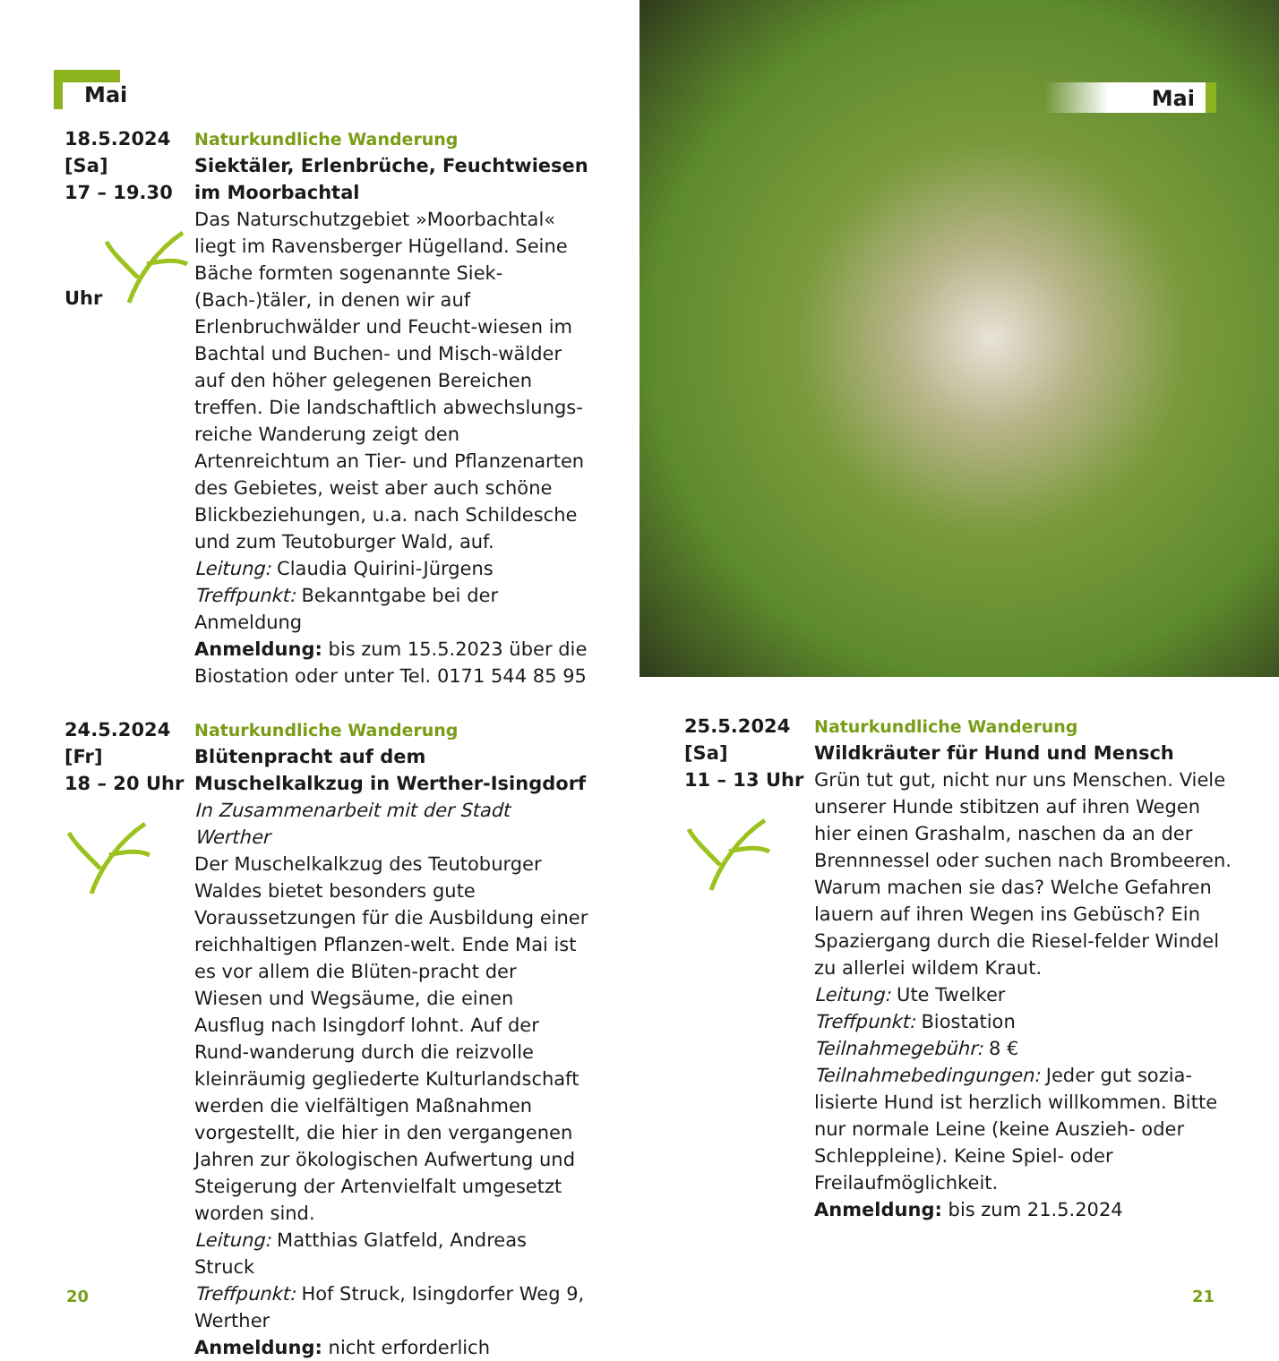Mai
18.5.2024
[Sa]
17 – 19.30
Uhr
Naturkundliche Wanderung
Siektäler, Erlenbrüche, Feuchtwiesen im Moorbachtal
Das Naturschutzgebiet »Moorbachtal« liegt im Ravensberger Hügelland. Seine Bäche formten sogenannte Siek-(Bach-)täler, in denen wir auf Erlenbruchwälder und Feucht-wiesen im Bachtal und Buchen- und Misch-wälder auf den höher gelegenen Bereichen treffen. Die landschaftlich abwechslungs-reiche Wanderung zeigt den Artenreichtum an Tier- und Pflanzenarten des Gebietes, weist aber auch schöne Blickbeziehungen, u.a. nach Schildesche und zum Teutoburger Wald, auf.
Leitung: Claudia Quirini-Jürgens
Treffpunkt: Bekanntgabe bei der Anmeldung
Anmeldung: bis zum 15.5.2023 über die Biostation oder unter Tel. 0171 544 85 95
24.5.2024
[Fr]
18 – 20 Uhr
Naturkundliche Wanderung
Blütenpracht auf dem Muschelkalkzug in Werther-Isingdorf
In Zusammenarbeit mit der Stadt Werther
Der Muschelkalkzug des Teutoburger Waldes bietet besonders gute Voraussetzungen für die Ausbildung einer reichhaltigen Pflanzen-welt. Ende Mai ist es vor allem die Blüten-pracht der Wiesen und Wegsäume, die einen Ausflug nach Isingdorf lohnt. Auf der Rund-wanderung durch die reizvolle kleinräumig gegliederte Kulturlandschaft werden die vielfältigen Maßnahmen vorgestellt, die hier in den vergangenen Jahren zur ökologischen Aufwertung und Steigerung der Artenvielfalt umgesetzt worden sind.
Leitung: Matthias Glatfeld, Andreas Struck
Treffpunkt: Hof Struck, Isingdorfer Weg 9, Werther
Anmeldung: nicht erforderlich
20
Mai
25.5.2024
[Sa]
11 – 13 Uhr
Naturkundliche Wanderung
Wildkräuter für Hund und Mensch
Grün tut gut, nicht nur uns Menschen. Viele unserer Hunde stibitzen auf ihren Wegen hier einen Grashalm, naschen da an der Brennnessel oder suchen nach Brombeeren. Warum machen sie das? Welche Gefahren lauern auf ihren Wegen ins Gebüsch? Ein Spaziergang durch die Riesel-felder Windel zu allerlei wildem Kraut.
Leitung: Ute Twelker
Treffpunkt: Biostation
Teilnahmegebühr: 8 €
Teilnahmebedingungen: Jeder gut sozia-lisierte Hund ist herzlich willkommen. Bitte nur normale Leine (keine Auszieh- oder Schleppleine). Keine Spiel- oder Freilaufmöglichkeit.
Anmeldung: bis zum 21.5.2024
21